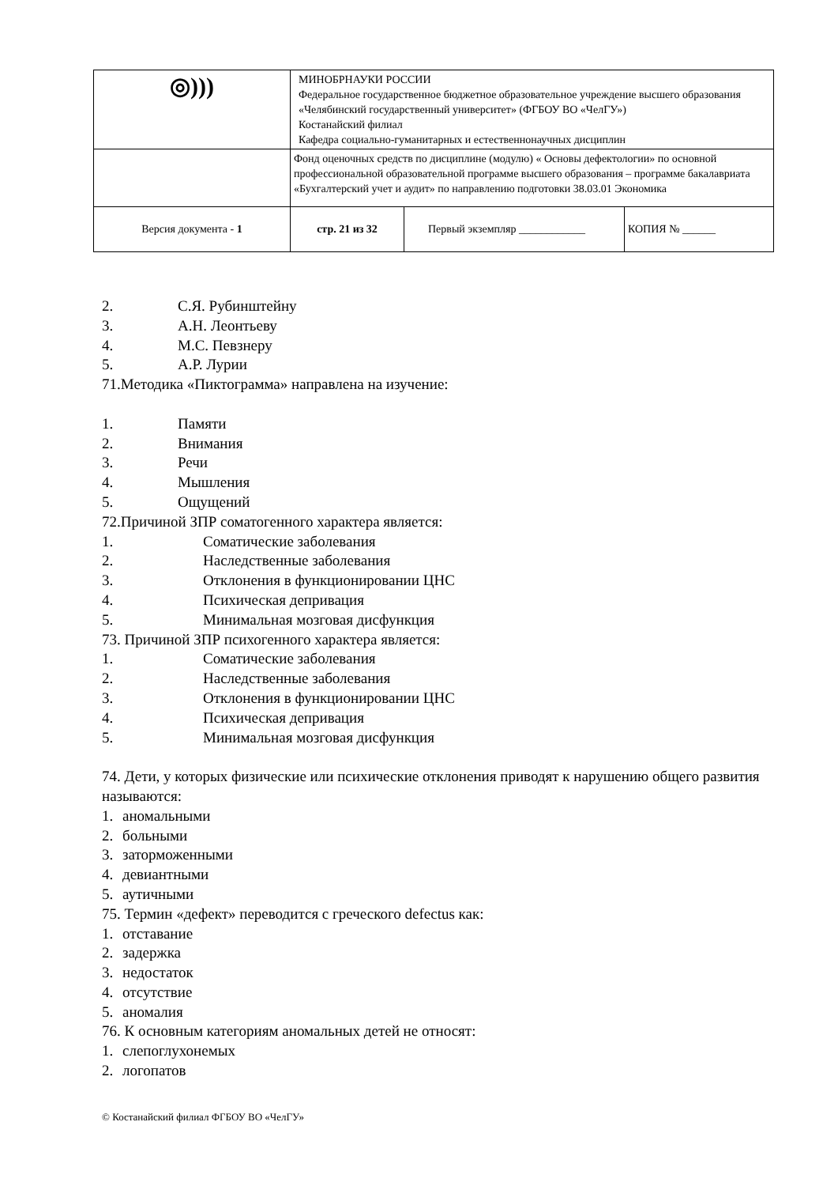| ◎))) | МИНОБРНАУКИ РОССИИ Федеральное государственное бюджетное образовательное учреждение высшего образования «Челябинский государственный университет» (ФГБОУ ВО «ЧелГУ») Костанайский филиал Кафедра социально-гуманитарных и естественнонаучных дисциплин | | |
| | Фонд оценочных средств по дисциплине (модулю) « Основы дефектологии» по основной профессиональной образовательной программе высшего образования – программе бакалавриата «Бухгалтерский учет и аудит» по направлению подготовки 38.03.01 Экономика | | |
| Версия документа - 1 | стр. 21 из 32 | Первый экземпляр ____________ | КОПИЯ № ______ |
2. С.Я. Рубинштейну
3. А.Н. Леонтьеву
4. М.С. Певзнеру
5. А.Р. Лурии
71.Методика «Пиктограмма» направлена на изучение:
1. Памяти
2. Внимания
3. Речи
4. Мышления
5. Ощущений
72.Причиной ЗПР соматогенного характера является:
1. Соматические заболевания
2. Наследственные заболевания
3. Отклонения в функционировании ЦНС
4. Психическая депривация
5. Минимальная мозговая дисфункция
73. Причиной ЗПР психогенного характера является:
1. Соматические заболевания
2. Наследственные заболевания
3. Отклонения в функционировании ЦНС
4. Психическая депривация
5. Минимальная мозговая дисфункция
74. Дети, у которых физические или психические отклонения приводят к нарушению общего развития называются:
1. аномальными
2. больными
3. заторможенными
4. девиантными
5. аутичными
75. Термин «дефект» переводится с греческого defectus как:
1. отставание
2. задержка
3. недостаток
4. отсутствие
5. аномалия
76. К основным категориям аномальных детей не относят:
1. слепоглухонемых
2. логопатов
© Костанайский филиал ФГБОУ ВО «ЧелГУ»